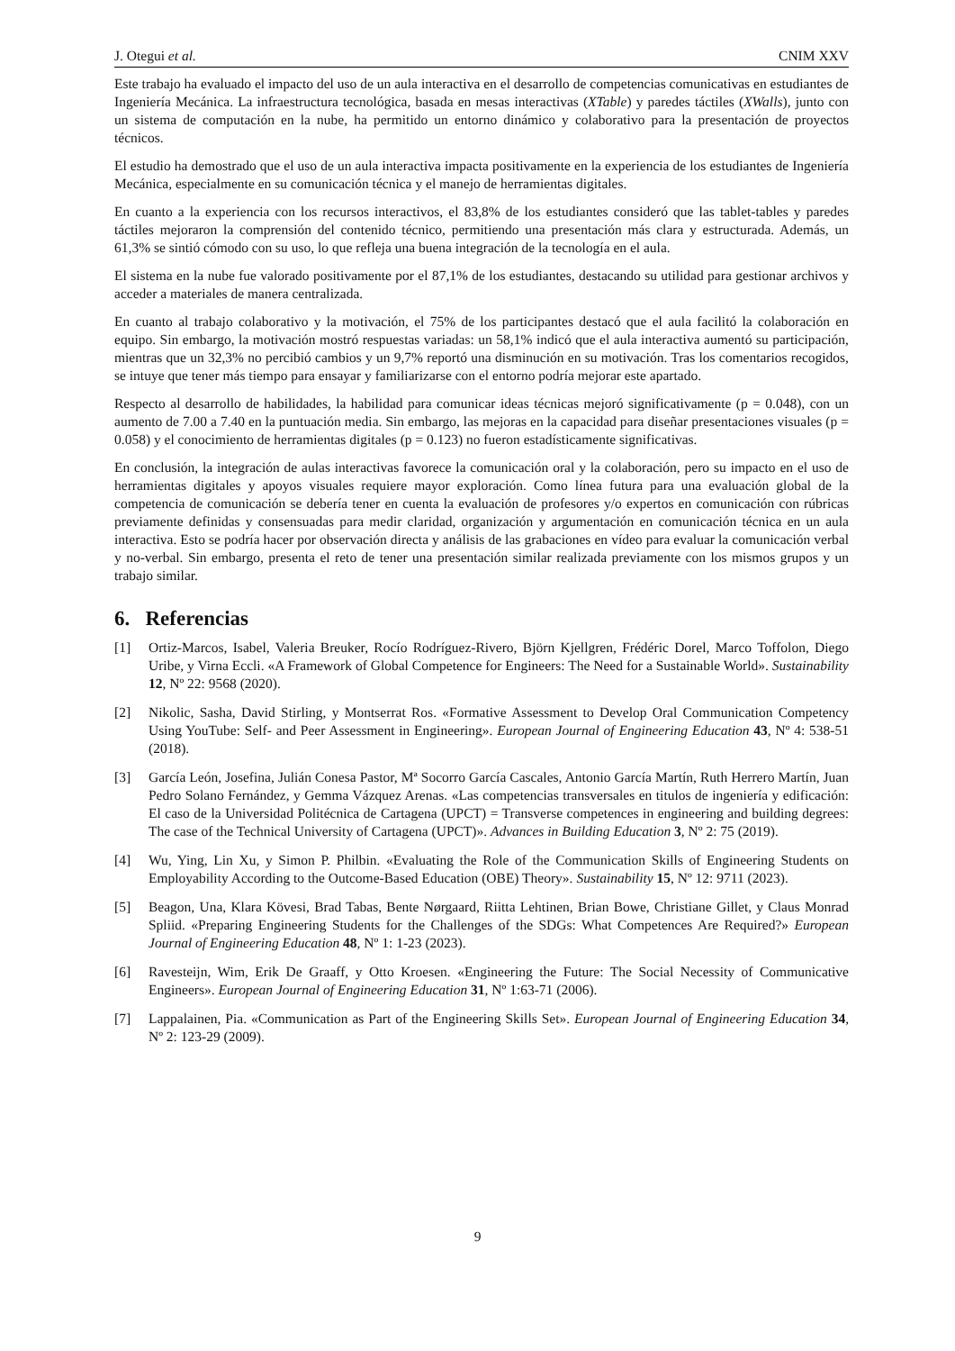J. Otegui et al. CNIM XXV
Este trabajo ha evaluado el impacto del uso de un aula interactiva en el desarrollo de competencias comunicativas en estudiantes de Ingeniería Mecánica. La infraestructura tecnológica, basada en mesas interactivas (XTable) y paredes táctiles (XWalls), junto con un sistema de computación en la nube, ha permitido un entorno dinámico y colaborativo para la presentación de proyectos técnicos.
El estudio ha demostrado que el uso de un aula interactiva impacta positivamente en la experiencia de los estudiantes de Ingeniería Mecánica, especialmente en su comunicación técnica y el manejo de herramientas digitales.
En cuanto a la experiencia con los recursos interactivos, el 83,8% de los estudiantes consideró que las tablet-tables y paredes táctiles mejoraron la comprensión del contenido técnico, permitiendo una presentación más clara y estructurada. Además, un 61,3% se sintió cómodo con su uso, lo que refleja una buena integración de la tecnología en el aula.
El sistema en la nube fue valorado positivamente por el 87,1% de los estudiantes, destacando su utilidad para gestionar archivos y acceder a materiales de manera centralizada.
En cuanto al trabajo colaborativo y la motivación, el 75% de los participantes destacó que el aula facilitó la colaboración en equipo. Sin embargo, la motivación mostró respuestas variadas: un 58,1% indicó que el aula interactiva aumentó su participación, mientras que un 32,3% no percibió cambios y un 9,7% reportó una disminución en su motivación. Tras los comentarios recogidos, se intuye que tener más tiempo para ensayar y familiarizarse con el entorno podría mejorar este apartado.
Respecto al desarrollo de habilidades, la habilidad para comunicar ideas técnicas mejoró significativamente (p = 0.048), con un aumento de 7.00 a 7.40 en la puntuación media. Sin embargo, las mejoras en la capacidad para diseñar presentaciones visuales (p = 0.058) y el conocimiento de herramientas digitales (p = 0.123) no fueron estadísticamente significativas.
En conclusión, la integración de aulas interactivas favorece la comunicación oral y la colaboración, pero su impacto en el uso de herramientas digitales y apoyos visuales requiere mayor exploración. Como línea futura para una evaluación global de la competencia de comunicación se debería tener en cuenta la evaluación de profesores y/o expertos en comunicación con rúbricas previamente definidas y consensuadas para medir claridad, organización y argumentación en comunicación técnica en un aula interactiva. Esto se podría hacer por observación directa y análisis de las grabaciones en vídeo para evaluar la comunicación verbal y no-verbal. Sin embargo, presenta el reto de tener una presentación similar realizada previamente con los mismos grupos y un trabajo similar.
6. Referencias
[1] Ortiz-Marcos, Isabel, Valeria Breuker, Rocío Rodríguez-Rivero, Björn Kjellgren, Frédéric Dorel, Marco Toffolon, Diego Uribe, y Virna Eccli. «A Framework of Global Competence for Engineers: The Need for a Sustainable World». Sustainability 12, Nº 22: 9568 (2020).
[2] Nikolic, Sasha, David Stirling, y Montserrat Ros. «Formative Assessment to Develop Oral Communication Competency Using YouTube: Self- and Peer Assessment in Engineering». European Journal of Engineering Education 43, Nº 4: 538-51 (2018).
[3] García León, Josefina, Julián Conesa Pastor, Mª Socorro García Cascales, Antonio García Martín, Ruth Herrero Martín, Juan Pedro Solano Fernández, y Gemma Vázquez Arenas. «Las competencias transversales en titulos de ingeniería y edificación: El caso de la Universidad Politécnica de Cartagena (UPCT) = Transverse competences in engineering and building degrees: The case of the Technical University of Cartagena (UPCT)». Advances in Building Education 3, Nº 2: 75 (2019).
[4] Wu, Ying, Lin Xu, y Simon P. Philbin. «Evaluating the Role of the Communication Skills of Engineering Students on Employability According to the Outcome-Based Education (OBE) Theory». Sustainability 15, Nº 12: 9711 (2023).
[5] Beagon, Una, Klara Kövesi, Brad Tabas, Bente Nørgaard, Riitta Lehtinen, Brian Bowe, Christiane Gillet, y Claus Monrad Spliid. «Preparing Engineering Students for the Challenges of the SDGs: What Competences Are Required?» European Journal of Engineering Education 48, Nº 1: 1-23 (2023).
[6] Ravesteijn, Wim, Erik De Graaff, y Otto Kroesen. «Engineering the Future: The Social Necessity of Communicative Engineers». European Journal of Engineering Education 31, Nº 1:63-71 (2006).
[7] Lappalainen, Pia. «Communication as Part of the Engineering Skills Set». European Journal of Engineering Education 34, Nº 2: 123-29 (2009).
9